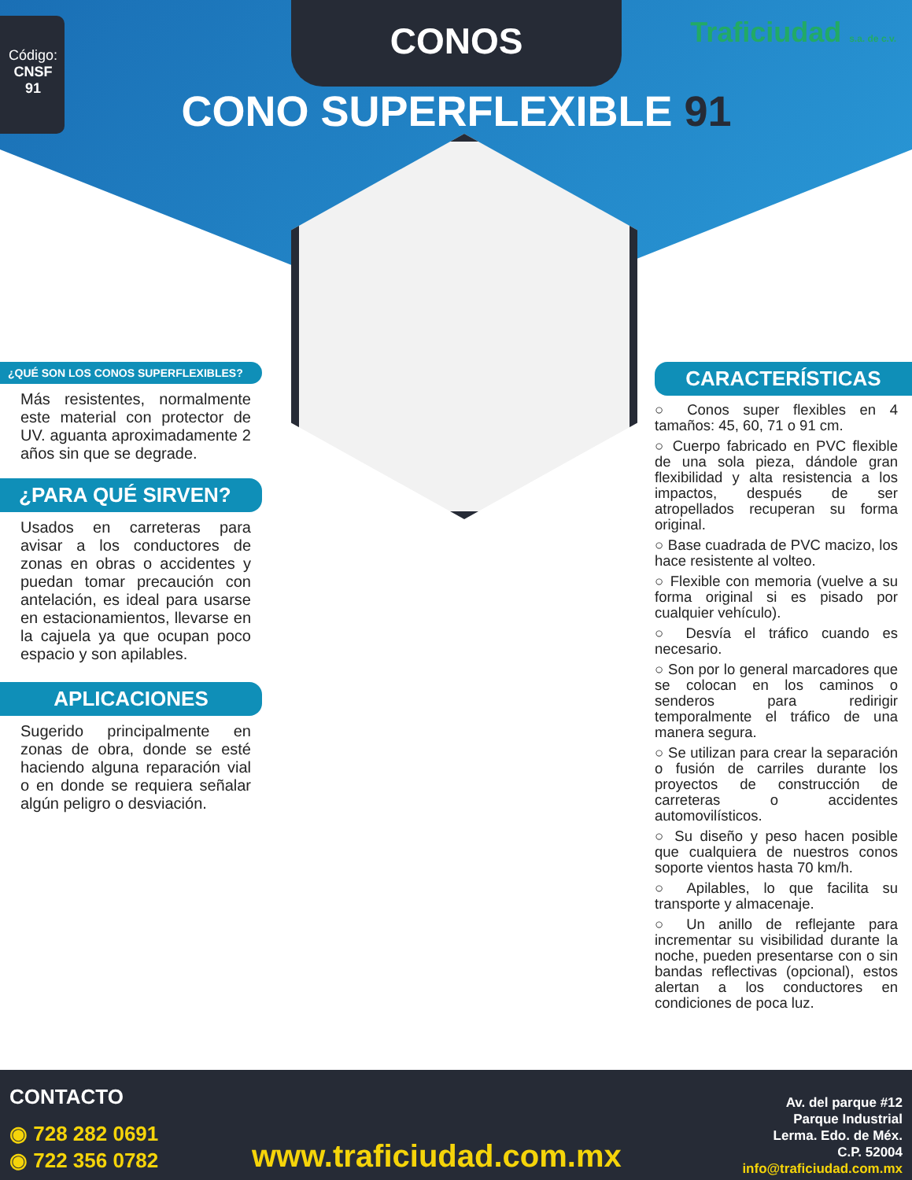Código: CNSF 91
CONOS Traficiudad s.a. de c.v.
CONO SUPERFLEXIBLE 91
¿QUÉ SON LOS CONOS SUPERFLEXIBLES?
Más resistentes, normalmente este material con protector de UV. aguanta aproximadamente 2 años sin que se degrade.
¿PARA QUÉ SIRVEN?
Usados en carreteras para avisar a los conductores de zonas en obras o accidentes y puedan tomar precaución con antelación, es ideal para usarse en estacionamientos, llevarse en la cajuela ya que ocupan poco espacio y son apilables.
APLICACIONES
Sugerido principalmente en zonas de obra, donde se esté haciendo alguna reparación vial o en donde se requiera señalar algún peligro o desviación.
CARACTERÍSTICAS
○ Conos super flexibles en 4 tamaños: 45, 60, 71 o 91 cm.
○ Cuerpo fabricado en PVC flexible de una sola pieza, dándole gran flexibilidad y alta resistencia a los impactos, después de ser atropellados recuperan su forma original.
○ Base cuadrada de PVC macizo, los hace resistente al volteo.
○ Flexible con memoria (vuelve a su forma original si es pisado por cualquier vehículo).
○ Desvía el tráfico cuando es necesario.
○ Son por lo general marcadores que se colocan en los caminos o senderos para redirigir temporalmente el tráfico de una manera segura.
○ Se utilizan para crear la separación o fusión de carriles durante los proyectos de construcción de carreteras o accidentes automovilísticos.
○ Su diseño y peso hacen posible que cualquiera de nuestros conos soporte vientos hasta 70 km/h.
○ Apilables, lo que facilita su transporte y almacenaje.
○ Un anillo de reflejante para incrementar su visibilidad durante la noche, pueden presentarse con o sin bandas reflectivas (opcional), estos alertan a los conductores en condiciones de poca luz.
CONTACTO
◉ 728 282 0691
◉ 722 356 0782
www.traficiudad.com.mx
Av. del parque #12
Parque Industrial
Lerma. Edo. de Méx.
C.P. 52004
info@traficiudad.com.mx